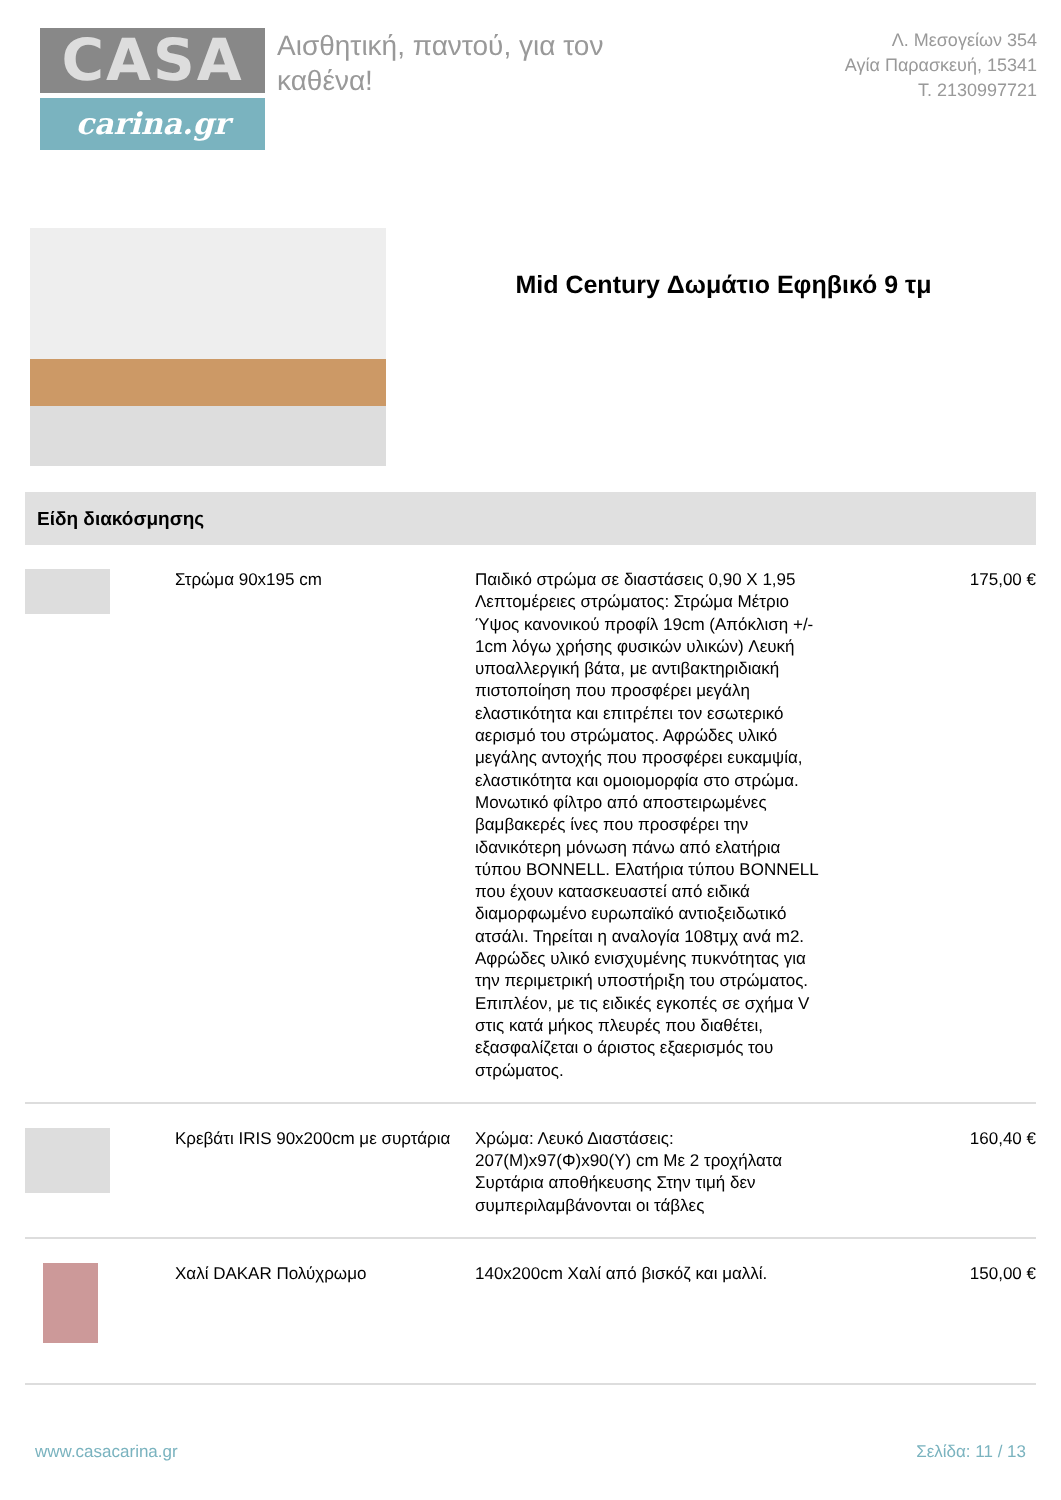CASA
carina.gr
Αισθητική, παντού, για τον καθένα!
Λ. Μεσογείων 354
Αγία Παρασκευή, 15341
T. 2130997721
Mid Century Δωμάτιο Εφηβικό 9 τμ
Είδη διακόσμησης
| | Στρώμα 90x195 cm | Παιδικό στρώμα σε διαστάσεις 0,90 Χ 1,95 Λεπτομέρειες στρώματος: Στρώμα Μέτριο Ύψος κανονικού προφίλ 19cm (Απόκλιση +/- 1cm λόγω χρήσης φυσικών υλικών) Λευκή υποαλλεργική βάτα, με αντιβακτηριδιακή πιστοποίηση που προσφέρει μεγάλη ελαστικότητα και επιτρέπει τον εσωτερικό αερισμό του στρώματος. Αφρώδες υλικό μεγάλης αντοχής που προσφέρει ευκαμψία, ελαστικότητα και ομοιομορφία στο στρώμα. Μονωτικό φίλτρο από αποστειρωμένες βαμβακερές ίνες που προσφέρει την ιδανικότερη μόνωση πάνω από ελατήρια τύπου BONNELL. Ελατήρια τύπου BONNELL που έχουν κατασκευαστεί από ειδικά διαμορφωμένο ευρωπαϊκό αντιοξειδωτικό ατσάλι. Τηρείται η αναλογία 108τμχ ανά m2. Αφρώδες υλικό ενισχυμένης πυκνότητας για την περιμετρική υποστήριξη του στρώματος. Επιπλέον, με τις ειδικές εγκοπές σε σχήμα V στις κατά μήκος πλευρές που διαθέτει, εξασφαλίζεται ο άριστος εξαερισμός του στρώματος. | 175,00 € |
| | Κρεβάτι IRIS 90x200cm με συρτάρια | Χρώμα: Λευκό Διαστάσεις: 207(Μ)x97(Φ)x90(Υ) cm Με 2 τροχήλατα Συρτάρια αποθήκευσης Στην τιμή δεν συμπεριλαμβάνονται οι τάβλες | 160,40 € |
| | Χαλί DAKAR Πολύχρωμο | 140x200cm Χαλί από βισκόζ και μαλλί. | 150,00 € |
www.casacarina.gr Σελίδα: 11 / 13